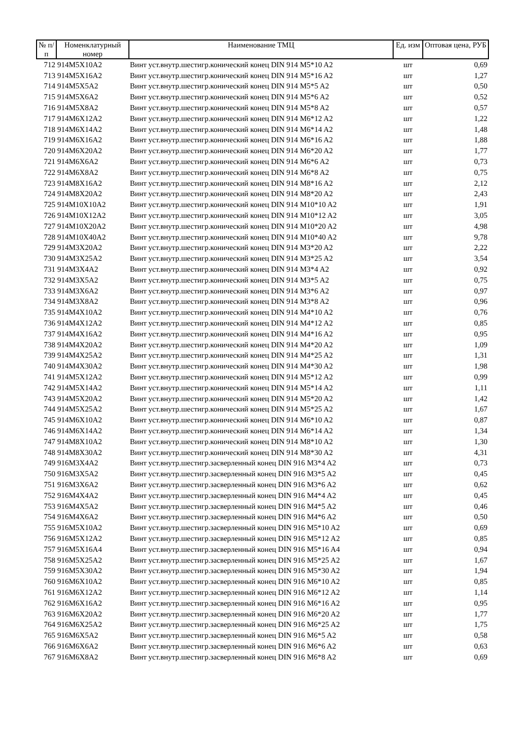| № п/п | Номенклатурный номер | Наименование ТМЦ | Ед. изм | Оптовая цена, РУБ |
| --- | --- | --- | --- | --- |
| 712 | 914M5X10A2 | Винт уст.внутр.шестигр.конический конец DIN 914 M5*10 A2 | шт | 0,69 |
| 713 | 914M5X16A2 | Винт уст.внутр.шестигр.конический конец DIN 914 M5*16 A2 | шт | 1,27 |
| 714 | 914M5X5A2 | Винт уст.внутр.шестигр.конический конец DIN 914 M5*5 A2 | шт | 0,50 |
| 715 | 914M5X6A2 | Винт уст.внутр.шестигр.конический конец DIN 914 M5*6 A2 | шт | 0,52 |
| 716 | 914M5X8A2 | Винт уст.внутр.шестигр.конический конец DIN 914 M5*8 A2 | шт | 0,57 |
| 717 | 914M6X12A2 | Винт уст.внутр.шестигр.конический конец DIN 914 M6*12 A2 | шт | 1,22 |
| 718 | 914M6X14A2 | Винт уст.внутр.шестигр.конический конец DIN 914 M6*14 A2 | шт | 1,48 |
| 719 | 914M6X16A2 | Винт уст.внутр.шестигр.конический конец DIN 914 M6*16 A2 | шт | 1,88 |
| 720 | 914M6X20A2 | Винт уст.внутр.шестигр.конический конец DIN 914 M6*20 A2 | шт | 1,77 |
| 721 | 914M6X6A2 | Винт уст.внутр.шестигр.конический конец DIN 914 M6*6 A2 | шт | 0,73 |
| 722 | 914M6X8A2 | Винт уст.внутр.шестигр.конический конец DIN 914 M6*8 A2 | шт | 0,75 |
| 723 | 914M8X16A2 | Винт уст.внутр.шестигр.конический конец DIN 914 M8*16 A2 | шт | 2,12 |
| 724 | 914M8X20A2 | Винт уст.внутр.шестигр.конический конец DIN 914 M8*20 A2 | шт | 2,43 |
| 725 | 914M10X10A2 | Винт уст.внутр.шестигр.конический конец DIN 914 M10*10 A2 | шт | 1,91 |
| 726 | 914M10X12A2 | Винт уст.внутр.шестигр.конический конец DIN 914 M10*12 A2 | шт | 3,05 |
| 727 | 914M10X20A2 | Винт уст.внутр.шестигр.конический конец DIN 914 M10*20 A2 | шт | 4,98 |
| 728 | 914M10X40A2 | Винт уст.внутр.шестигр.конический конец DIN 914 M10*40 A2 | шт | 9,78 |
| 729 | 914M3X20A2 | Винт уст.внутр.шестигр.конический конец DIN 914 M3*20 A2 | шт | 2,22 |
| 730 | 914M3X25A2 | Винт уст.внутр.шестигр.конический конец DIN 914 M3*25 A2 | шт | 3,54 |
| 731 | 914M3X4A2 | Винт уст.внутр.шестигр.конический конец DIN 914 M3*4 A2 | шт | 0,92 |
| 732 | 914M3X5A2 | Винт уст.внутр.шестигр.конический конец DIN 914 M3*5 A2 | шт | 0,75 |
| 733 | 914M3X6A2 | Винт уст.внутр.шестигр.конический конец DIN 914 M3*6 A2 | шт | 0,97 |
| 734 | 914M3X8A2 | Винт уст.внутр.шестигр.конический конец DIN 914 M3*8 A2 | шт | 0,96 |
| 735 | 914M4X10A2 | Винт уст.внутр.шестигр.конический конец DIN 914 M4*10 A2 | шт | 0,76 |
| 736 | 914M4X12A2 | Винт уст.внутр.шестигр.конический конец DIN 914 M4*12 A2 | шт | 0,85 |
| 737 | 914M4X16A2 | Винт уст.внутр.шестигр.конический конец DIN 914 M4*16 A2 | шт | 0,95 |
| 738 | 914M4X20A2 | Винт уст.внутр.шестигр.конический конец DIN 914 M4*20 A2 | шт | 1,09 |
| 739 | 914M4X25A2 | Винт уст.внутр.шестигр.конический конец DIN 914 M4*25 A2 | шт | 1,31 |
| 740 | 914M4X30A2 | Винт уст.внутр.шестигр.конический конец DIN 914 M4*30 A2 | шт | 1,98 |
| 741 | 914M5X12A2 | Винт уст.внутр.шестигр.конический конец DIN 914 M5*12 A2 | шт | 0,99 |
| 742 | 914M5X14A2 | Винт уст.внутр.шестигр.конический конец DIN 914 M5*14 A2 | шт | 1,11 |
| 743 | 914M5X20A2 | Винт уст.внутр.шестигр.конический конец DIN 914 M5*20 A2 | шт | 1,42 |
| 744 | 914M5X25A2 | Винт уст.внутр.шестигр.конический конец DIN 914 M5*25 A2 | шт | 1,67 |
| 745 | 914M6X10A2 | Винт уст.внутр.шестигр.конический конец DIN 914 M6*10 A2 | шт | 0,87 |
| 746 | 914M6X14A2 | Винт уст.внутр.шестигр.конический конец DIN 914 M6*14 A2 | шт | 1,34 |
| 747 | 914M8X10A2 | Винт уст.внутр.шестигр.конический конец DIN 914 M8*10 A2 | шт | 1,30 |
| 748 | 914M8X30A2 | Винт уст.внутр.шестигр.конический конец DIN 914 M8*30 A2 | шт | 4,31 |
| 749 | 916M3X4A2 | Винт уст.внутр.шестигр.засверленный конец DIN 916 M3*4 A2 | шт | 0,73 |
| 750 | 916M3X5A2 | Винт уст.внутр.шестигр.засверленный конец DIN 916 M3*5 A2 | шт | 0,45 |
| 751 | 916M3X6A2 | Винт уст.внутр.шестигр.засверленный конец DIN 916 M3*6 A2 | шт | 0,62 |
| 752 | 916M4X4A2 | Винт уст.внутр.шестигр.засверленный конец DIN 916 M4*4 A2 | шт | 0,45 |
| 753 | 916M4X5A2 | Винт уст.внутр.шестигр.засверленный конец DIN 916 M4*5 A2 | шт | 0,46 |
| 754 | 916M4X6A2 | Винт уст.внутр.шестигр.засверленный конец DIN 916 M4*6 A2 | шт | 0,50 |
| 755 | 916M5X10A2 | Винт уст.внутр.шестигр.засверленный конец DIN 916 M5*10 A2 | шт | 0,69 |
| 756 | 916M5X12A2 | Винт уст.внутр.шестигр.засверленный конец DIN 916 M5*12 A2 | шт | 0,85 |
| 757 | 916M5X16A4 | Винт уст.внутр.шестигр.засверленный конец DIN 916 M5*16 A4 | шт | 0,94 |
| 758 | 916M5X25A2 | Винт уст.внутр.шестигр.засверленный конец DIN 916 M5*25 A2 | шт | 1,67 |
| 759 | 916M5X30A2 | Винт уст.внутр.шестигр.засверленный конец DIN 916 M5*30 A2 | шт | 1,94 |
| 760 | 916M6X10A2 | Винт уст.внутр.шестигр.засверленный конец DIN 916 M6*10 A2 | шт | 0,85 |
| 761 | 916M6X12A2 | Винт уст.внутр.шестигр.засверленный конец DIN 916 M6*12 A2 | шт | 1,14 |
| 762 | 916M6X16A2 | Винт уст.внутр.шестигр.засверленный конец DIN 916 M6*16 A2 | шт | 0,95 |
| 763 | 916M6X20A2 | Винт уст.внутр.шестигр.засверленный конец DIN 916 M6*20 A2 | шт | 1,77 |
| 764 | 916M6X25A2 | Винт уст.внутр.шестигр.засверленный конец DIN 916 M6*25 A2 | шт | 1,75 |
| 765 | 916M6X5A2 | Винт уст.внутр.шестигр.засверленный конец DIN 916 M6*5 A2 | шт | 0,58 |
| 766 | 916M6X6A2 | Винт уст.внутр.шестигр.засверленный конец DIN 916 M6*6 A2 | шт | 0,63 |
| 767 | 916M6X8A2 | Винт уст.внутр.шестигр.засверленный конец DIN 916 M6*8 A2 | шт | 0,69 |